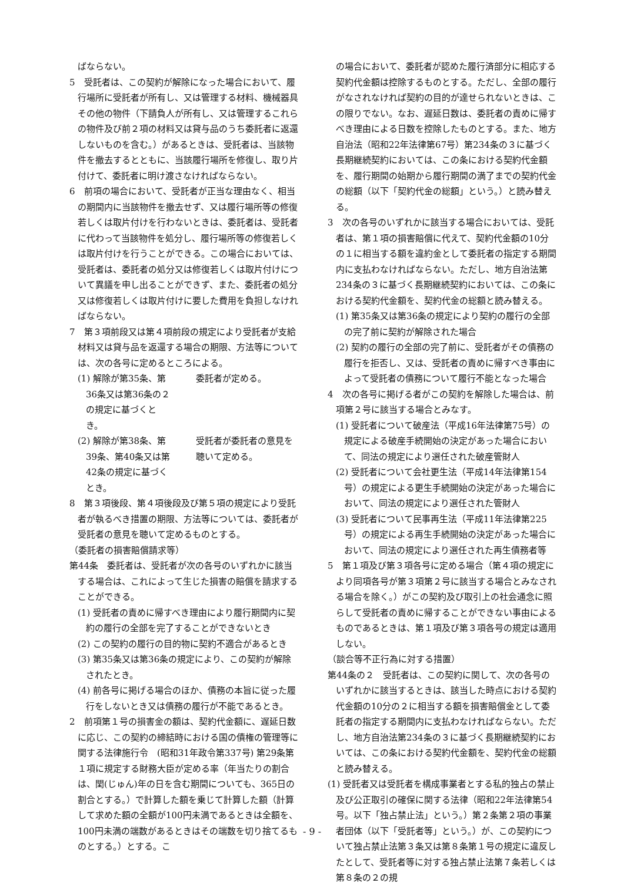ばならない。
5　受託者は、この契約が解除になった場合において、履行場所に受託者が所有し、又は管理する材料、機械器具その他の物件（下請負人が所有し、又は管理するこれらの物件及び前２項の材料又は貸与品のうち委託者に返還しないものを含む。）があるときは、受託者は、当該物件を撤去するとともに、当該履行場所を修復し、取り片付けて、委託者に明け渡さなければならない。
6　前項の場合において、受託者が正当な理由なく、相当の期間内に当該物件を撤去せず、又は履行場所等の修復若しくは取片付けを行わないときは、委託者は、受託者に代わって当該物件を処分し、履行場所等の修復若しくは取片付けを行うことができる。この場合においては、受託者は、委託者の処分又は修復若しくは取片付けについて異議を申し出ることができず、また、委託者の処分又は修復若しくは取片付けに要した費用を負担しなければならない。
7　第３項前段又は第４項前段の規定により受託者が支給材料又は貸与品を返還する場合の期限、方法等については、次の各号に定めるところによる。
(1) 解除が第35条、第36条又は第36条の２の規定に基づくとき。
委託者が定める。
(2) 解除が第38条、第39条、第40条又は第42条の規定に基づくとき。
受託者が委託者の意見を聴いて定める。
8　第３項後段、第４項後段及び第５項の規定により受託者が執るべき措置の期限、方法等については、委託者が受託者の意見を聴いて定めるものとする。
（委託者の損害賠償請求等）
第44条　委託者は、受託者が次の各号のいずれかに該当する場合は、これによって生じた損害の賠償を請求することができる。
(1) 受託者の責めに帰すべき理由により履行期間内に契約の履行の全部を完了することができないとき
(2) この契約の履行の目的物に契約不適合があるとき
(3) 第35条又は第36条の規定により、この契約が解除されたとき。
(4) 前各号に掲げる場合のほか、債務の本旨に従った履行をしないとき又は債務の履行が不能であるとき。
2　前項第１号の損害金の額は、契約代金額に、遅延日数に応じ、この契約の締結時における国の債権の管理等に関する法律施行令　(昭和31年政令第337号) 第29条第１項に規定する財務大臣が定める率（年当たりの割合は、閏(じゅん)年の日を含む期間についても、365日の割合とする。）で計算した額を乗じて計算した額（計算して求めた額の全額が100円未満であるときは全額を、100円未満の端数があるときはその端数を切り捨てるものとする。）とする。こ
の場合において、委託者が認めた履行済部分に相応する契約代金額は控除するものとする。ただし、全部の履行がなされなければ契約の目的が達せられないときは、この限りでない。なお、遅延日数は、委託者の責めに帰すべき理由による日数を控除したものとする。また、地方自治法（昭和22年法律第67号）第234条の３に基づく長期継続契約においては、この条における契約代金額を、履行期間の始期から履行期間の満了までの契約代金の総額（以下「契約代金の総額」という。）と読み替える。
3　次の各号のいずれかに該当する場合においては、受託者は、第１項の損害賠償に代えて、契約代金額の10分の１に相当する額を違約金として委託者の指定する期間内に支払わなければならない。ただし、地方自治法第234条の３に基づく長期継続契約においては、この条における契約代金額を、契約代金の総額と読み替える。
(1) 第35条又は第36条の規定により契約の履行の全部の完了前に契約が解除された場合
(2) 契約の履行の全部の完了前に、受託者がその債務の履行を拒否し、又は、受託者の責めに帰すべき事由によって受託者の債務について履行不能となった場合
4　次の各号に掲げる者がこの契約を解除した場合は、前項第２号に該当する場合とみなす。
(1) 受託者について破産法（平成16年法律第75号）の規定による破産手続開始の決定があった場合において、同法の規定により選任された破産管財人
(2) 受託者について会社更生法（平成14年法律第154号）の規定による更生手続開始の決定があった場合において、同法の規定により選任された管財人
(3) 受託者について民事再生法（平成11年法律第225号）の規定による再生手続開始の決定があった場合において、同法の規定により選任された再生債務者等
5　第１項及び第３項各号に定める場合（第４項の規定により同項各号が第３項第２号に該当する場合とみなされる場合を除く。）がこの契約及び取引上の社会通念に照らして受託者の責めに帰することができない事由によるものであるときは、第１項及び第３項各号の規定は適用しない。
（談合等不正行為に対する措置）
第44条の２　受託者は、この契約に関して、次の各号のいずれかに該当するときは、該当した時点における契約代金額の10分の２に相当する額を損害賠償金として委託者の指定する期間内に支払わなければならない。ただし、地方自治法第234条の３に基づく長期継続契約においては、この条における契約代金額を、契約代金の総額と読み替える。
(1) 受託者又は受託者を構成事業者とする私的独占の禁止及び公正取引の確保に関する法律（昭和22年法律第54号。以下「独占禁止法」という。）第２条第２項の事業者団体（以下「受託者等」という。）が、この契約について独占禁止法第３条又は第８条第１号の規定に違反したとして、受託者等に対する独占禁止法第７条若しくは第８条の２の規
- 9 -